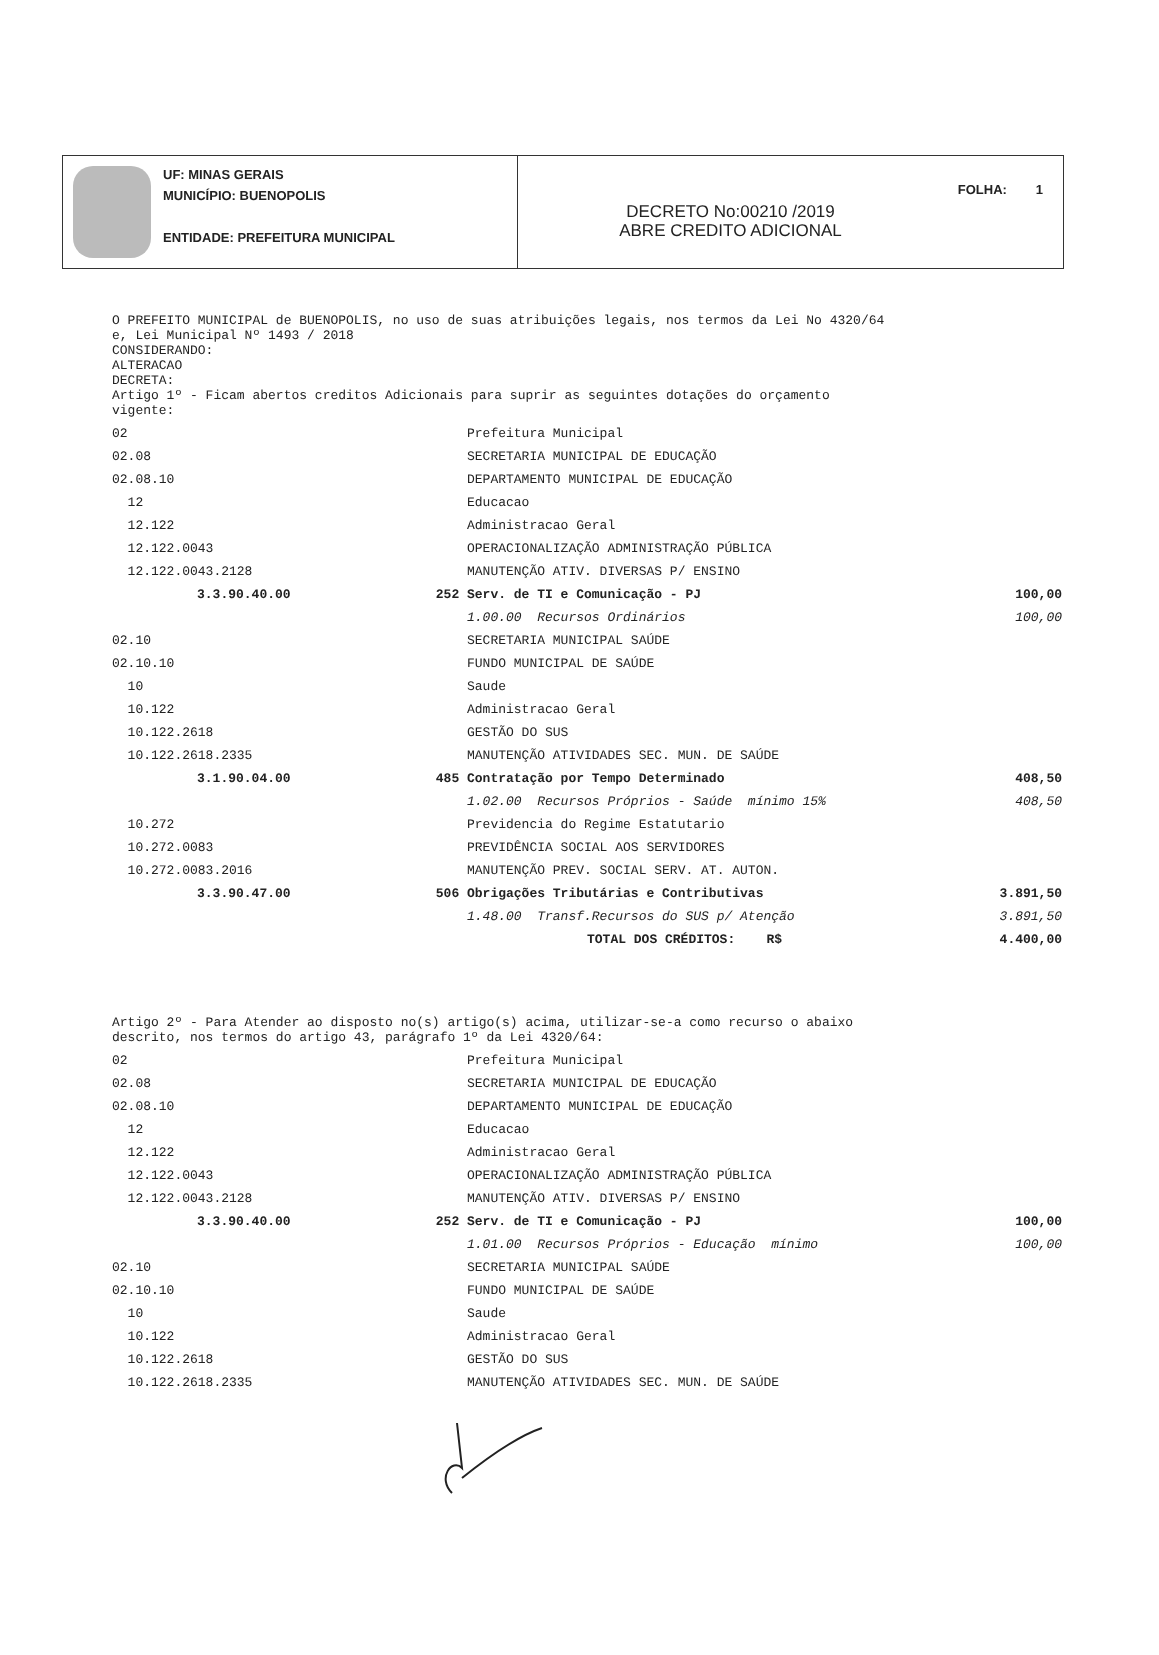UF: MINAS GERAIS
MUNICÍPIO: BUENOPOLIS
ENTIDADE: PREFEITURA MUNICIPAL
FOLHA: 1
DECRETO No:00210 /2019
ABRE CREDITO ADICIONAL
O PREFEITO MUNICIPAL de BUENOPOLIS, no uso de suas atribuições legais, nos termos da Lei No 4320/64
e, Lei Municipal Nº 1493 / 2018
CONSIDERANDO:
ALTERACAO
DECRETA:
Artigo 1º - Ficam abertos creditos Adicionais para suprir as seguintes dotações do orçamento
vigente:
| 02 | | Prefeitura Municipal | |
| 02.08 | | SECRETARIA MUNICIPAL DE EDUCAÇÃO | |
| 02.08.10 | | DEPARTAMENTO MUNICIPAL DE EDUCAÇÃO | |
| 12 | | Educacao | |
| 12.122 | | Administracao Geral | |
| 12.122.0043 | | OPERACIONALIZAÇÃO ADMINISTRAÇÃO PÚBLICA | |
| 12.122.0043.2128 | | MANUTENÇÃO ATIV. DIVERSAS P/ ENSINO | |
| 3.3.90.40.00 | 252 | Serv. de TI e Comunicação - PJ | 100,00 |
| | | 1.00.00 Recursos Ordinários | 100,00 |
| 02.10 | | SECRETARIA MUNICIPAL SAÚDE | |
| 02.10.10 | | FUNDO MUNICIPAL DE SAÚDE | |
| 10 | | Saude | |
| 10.122 | | Administracao Geral | |
| 10.122.2618 | | GESTÃO DO SUS | |
| 10.122.2618.2335 | | MANUTENÇÃO ATIVIDADES SEC. MUN. DE SAÚDE | |
| 3.1.90.04.00 | 485 | Contratação por Tempo Determinado | 408,50 |
| | | 1.02.00 Recursos Próprios - Saúde mínimo 15% | 408,50 |
| 10.272 | | Previdencia do Regime Estatutario | |
| 10.272.0083 | | PREVIDÊNCIA SOCIAL AOS SERVIDORES | |
| 10.272.0083.2016 | | MANUTENÇÃO PREV. SOCIAL SERV. AT. AUTON. | |
| 3.3.90.47.00 | 506 | Obrigações Tributárias e Contributivas | 3.891,50 |
| | | 1.48.00 Transf.Recursos do SUS p/ Atenção | 3.891,50 |
| | | TOTAL DOS CRÉDITOS: R$ | 4.400,00 |
Artigo 2º - Para Atender ao disposto no(s) artigo(s) acima, utilizar-se-a como recurso o abaixo
descrito, nos termos do artigo 43, parágrafo 1º da Lei 4320/64:
| 02 | | Prefeitura Municipal | |
| 02.08 | | SECRETARIA MUNICIPAL DE EDUCAÇÃO | |
| 02.08.10 | | DEPARTAMENTO MUNICIPAL DE EDUCAÇÃO | |
| 12 | | Educacao | |
| 12.122 | | Administracao Geral | |
| 12.122.0043 | | OPERACIONALIZAÇÃO ADMINISTRAÇÃO PÚBLICA | |
| 12.122.0043.2128 | | MANUTENÇÃO ATIV. DIVERSAS P/ ENSINO | |
| 3.3.90.40.00 | 252 | Serv. de TI e Comunicação - PJ | 100,00 |
| | | 1.01.00 Recursos Próprios - Educação mínimo | 100,00 |
| 02.10 | | SECRETARIA MUNICIPAL SAÚDE | |
| 02.10.10 | | FUNDO MUNICIPAL DE SAÚDE | |
| 10 | | Saude | |
| 10.122 | | Administracao Geral | |
| 10.122.2618 | | GESTÃO DO SUS | |
| 10.122.2618.2335 | | MANUTENÇÃO ATIVIDADES SEC. MUN. DE SAÚDE | |